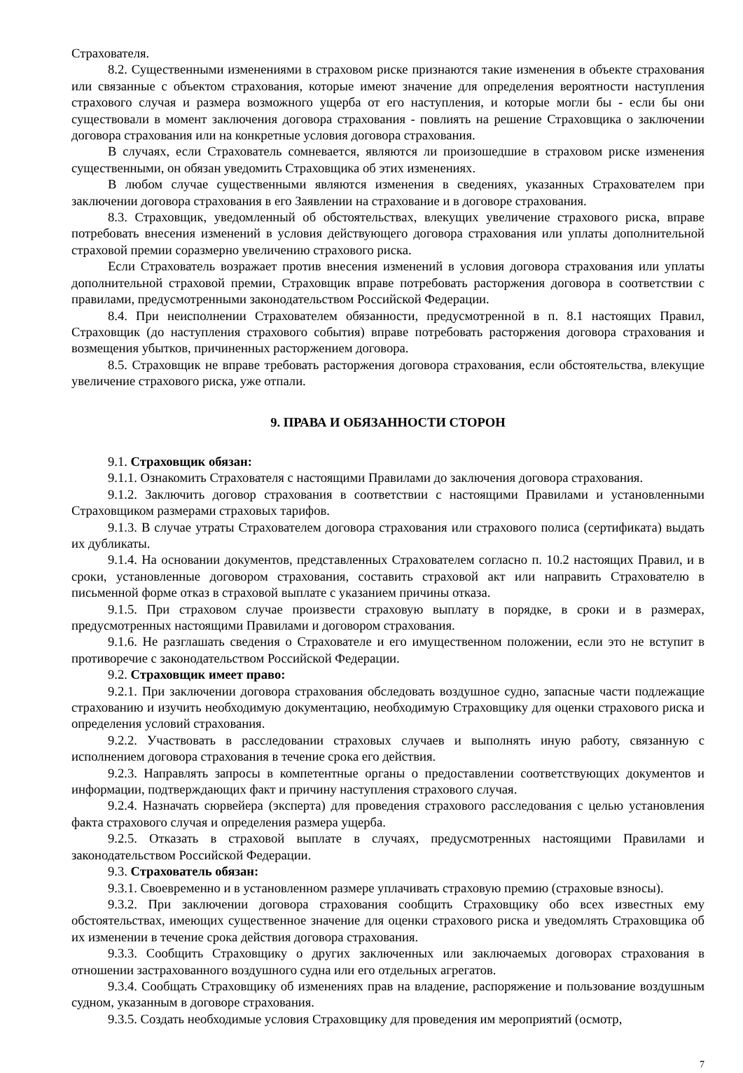Страхователя.
8.2. Существенными изменениями в страховом риске признаются такие изменения в объекте страхования или связанные с объектом страхования, которые имеют значение для определения вероятности наступления страхового случая и размера возможного ущерба от его наступления, и которые могли бы - если бы они существовали в момент заключения договора страхования - повлиять на решение Страховщика о заключении договора страхования или на конкретные условия договора страхования.
В случаях, если Страхователь сомневается, являются ли произошедшие в страховом риске изменения существенными, он обязан уведомить Страховщика об этих изменениях.
В любом случае существенными являются изменения в сведениях, указанных Страхователем при заключении договора страхования в его Заявлении на страхование и в договоре страхования.
8.3. Страховщик, уведомленный об обстоятельствах, влекущих увеличение страхового риска, вправе потребовать внесения изменений в условия действующего договора страхования или уплаты дополнительной страховой премии соразмерно увеличению страхового риска.
Если Страхователь возражает против внесения изменений в условия договора страхования или уплаты дополнительной страховой премии, Страховщик вправе потребовать расторжения договора в соответствии с правилами, предусмотренными законодательством Российской Федерации.
8.4. При неисполнении Страхователем обязанности, предусмотренной в п. 8.1 настоящих Правил, Страховщик (до наступления страхового события) вправе потребовать расторжения договора страхования и возмещения убытков, причиненных расторжением договора.
8.5. Страховщик не вправе требовать расторжения договора страхования, если обстоятельства, влекущие увеличение страхового риска, уже отпали.
9. ПРАВА И ОБЯЗАННОСТИ СТОРОН
9.1. Страховщик обязан:
9.1.1. Ознакомить Страхователя с настоящими Правилами до заключения договора страхования.
9.1.2. Заключить договор страхования в соответствии с настоящими Правилами и установленными Страховщиком размерами страховых тарифов.
9.1.3. В случае утраты Страхователем договора страхования или страхового полиса (сертификата) выдать их дубликаты.
9.1.4. На основании документов, представленных Страхователем согласно п. 10.2 настоящих Правил, и в сроки, установленные договором страхования, составить страховой акт или направить Страхователю в письменной форме отказ в страховой выплате с указанием причины отказа.
9.1.5. При страховом случае произвести страховую выплату в порядке, в сроки и в размерах, предусмотренных настоящими Правилами и договором страхования.
9.1.6. Не разглашать сведения о Страхователе и его имущественном положении, если это не вступит в противоречие с законодательством Российской Федерации.
9.2. Страховщик имеет право:
9.2.1. При заключении договора страхования обследовать воздушное судно, запасные части подлежащие страхованию и изучить необходимую документацию, необходимую Страховщику для оценки страхового риска и определения условий страхования.
9.2.2. Участвовать в расследовании страховых случаев и выполнять иную работу, связанную с исполнением договора страхования в течение срока его действия.
9.2.3. Направлять запросы в компетентные органы о предоставлении соответствующих документов и информации, подтверждающих факт и причину наступления страхового случая.
9.2.4. Назначать сюрвейера (эксперта) для проведения страхового расследования с целью установления факта страхового случая и определения размера ущерба.
9.2.5. Отказать в страховой выплате в случаях, предусмотренных настоящими Правилами и законодательством Российской Федерации.
9.3. Страхователь обязан:
9.3.1. Своевременно и в установленном размере уплачивать страховую премию (страховые взносы).
9.3.2. При заключении договора страхования сообщить Страховщику обо всех известных ему обстоятельствах, имеющих существенное значение для оценки страхового риска и уведомлять Страховщика об их изменении в течение срока действия договора страхования.
9.3.3. Сообщить Страховщику о других заключенных или заключаемых договорах страхования в отношении застрахованного воздушного судна или его отдельных агрегатов.
9.3.4. Сообщать Страховщику об изменениях прав на владение, распоряжение и пользование воздушным судном, указанным в договоре страхования.
9.3.5. Создать необходимые условия Страховщику для проведения им мероприятий (осмотр,
7